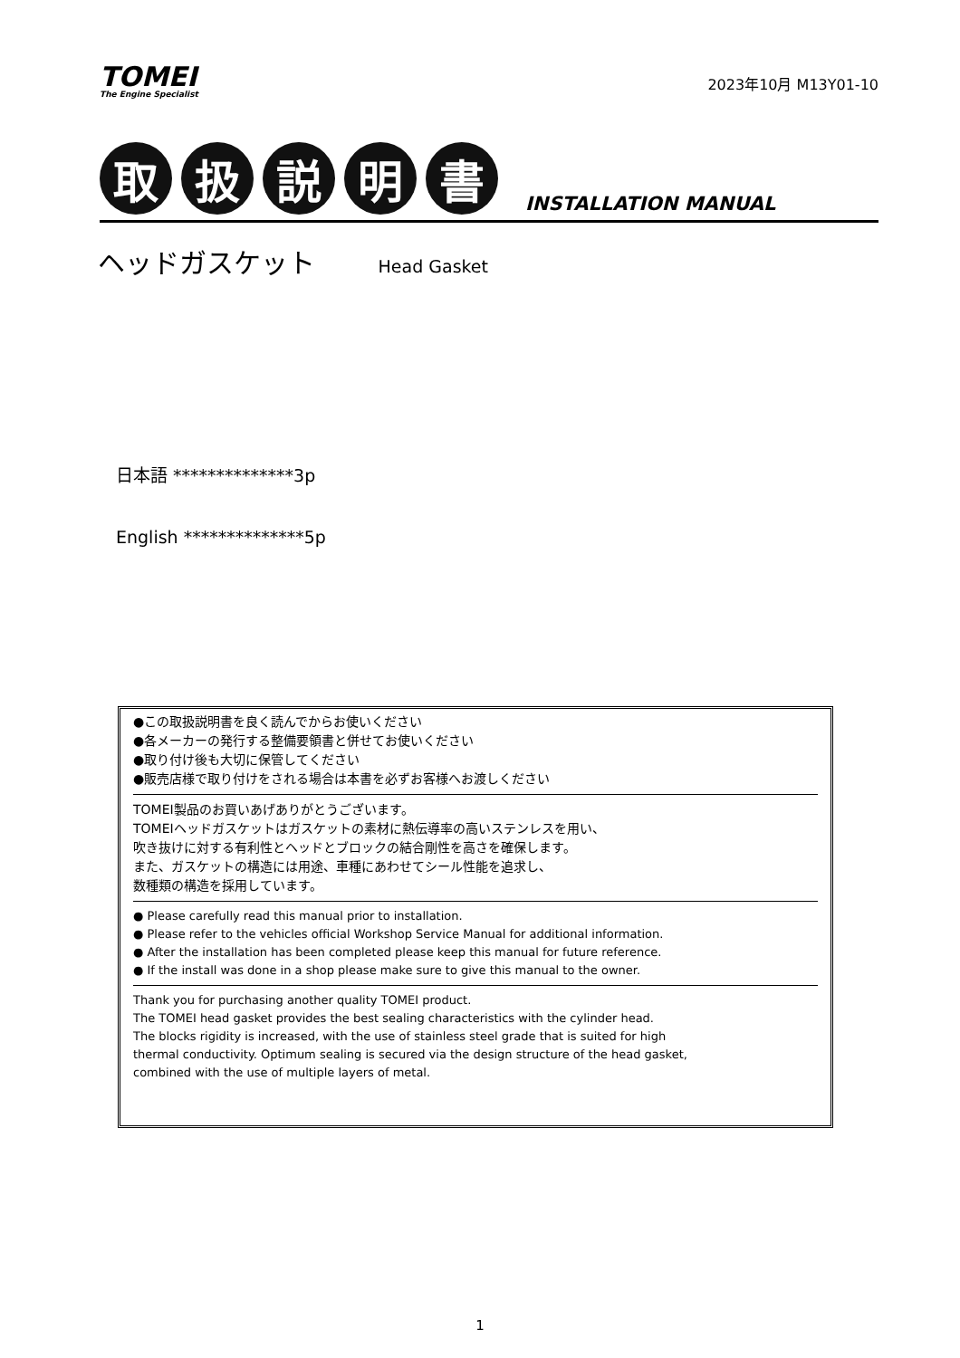TOMEI
The Engine Specialist
2023年10月 M13Y01-10
取
扱
説
明
書
INSTALLATION MANUAL
ヘッドガスケット Head Gasket
日本語 **************3p
English **************5p
●この取扱説明書を良く読んでからお使いください
●各メーカーの発行する整備要領書と併せてお使いください
●取り付け後も大切に保管してください
●販売店様で取り付けをされる場合は本書を必ずお客様へお渡しください
TOMEI製品のお買いあげありがとうございます。
TOMEIヘッドガスケットはガスケットの素材に熱伝導率の高いステンレスを用い、
吹き抜けに対する有利性とヘッドとブロックの結合剛性を高さを確保します。
また、ガスケットの構造には用途、車種にあわせてシール性能を追求し、
数種類の構造を採用しています。
● Please carefully read this manual prior to installation.
● Please refer to the vehicles official Workshop Service Manual for additional information.
● After the installation has been completed please keep this manual for future reference.
● If the install was done in a shop please make sure to give this manual to the owner.
Thank you for purchasing another quality TOMEI product.
The TOMEI head gasket provides the best sealing characteristics with the cylinder head.
The blocks rigidity is increased, with the use of stainless steel grade that is suited for high
thermal conductivity. Optimum sealing is secured via the design structure of the head gasket,
combined with the use of multiple layers of metal.
1